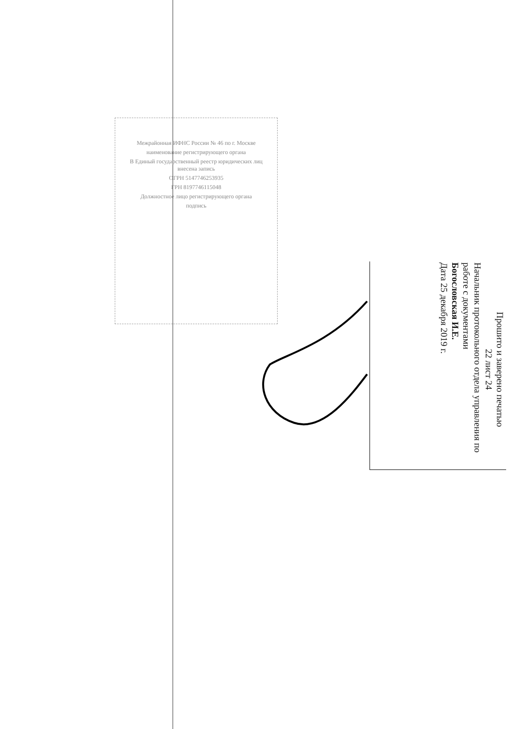Межрайонная ИФНС России № 46 по г. Москве
наименование регистрирующего органа
В Единый государственный реестр юридических лиц внесена запись
ОГРН 5147746253935
ГРН 8197746115048
Должностное лицо регистрирующего органа
подпись
Прошито и заверено печатью
22 лист 24
Начальник протокольного отдела управления по работе с документами
Богословская И.Е.
Дата 25 декабря 2019 г.